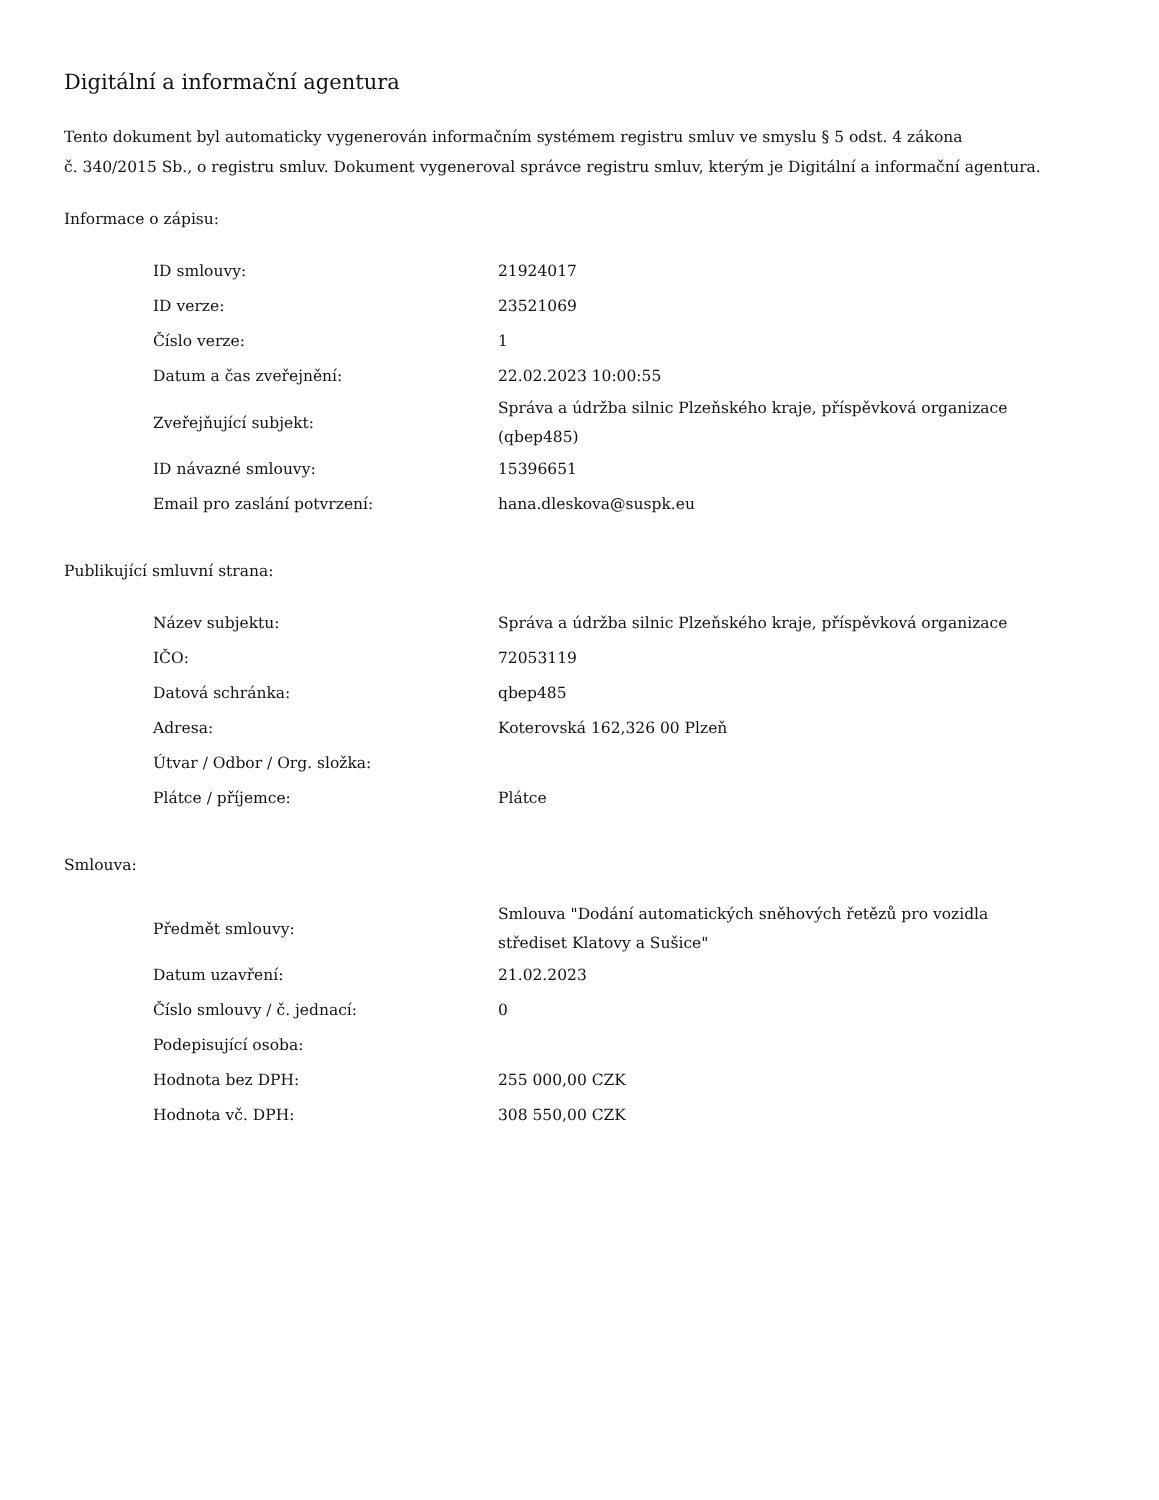Digitální a informační agentura
Tento dokument byl automaticky vygenerován informačním systémem registru smluv ve smyslu § 5 odst. 4 zákona
č. 340/2015 Sb., o registru smluv. Dokument vygeneroval správce registru smluv, kterým je Digitální a informační agentura.
Informace o zápisu:
| ID smlouvy: | 21924017 |
| ID verze: | 23521069 |
| Číslo verze: | 1 |
| Datum a čas zveřejnění: | 22.02.2023 10:00:55 |
| Zveřejňující subjekt: | Správa a údržba silnic Plzeňského kraje, příspěvková organizace (qbep485) |
| ID návazné smlouvy: | 15396651 |
| Email pro zaslání potvrzení: | hana.dleskova@suspk.eu |
Publikující smluvní strana:
| Název subjektu: | Správa a údržba silnic Plzeňského kraje, příspěvková organizace |
| IČO: | 72053119 |
| Datová schránka: | qbep485 |
| Adresa: | Koterovská 162,326 00 Plzeň |
| Útvar / Odbor / Org. složka: | |
| Plátce / příjemce: | Plátce |
Smlouva:
| Předmět smlouvy: | Smlouva "Dodání automatických sněhových řetězů pro vozidla střediset Klatovy a Sušice" |
| Datum uzavření: | 21.02.2023 |
| Číslo smlouvy / č. jednací: | 0 |
| Podepisující osoba: | |
| Hodnota bez DPH: | 255 000,00 CZK |
| Hodnota vč. DPH: | 308 550,00 CZK |